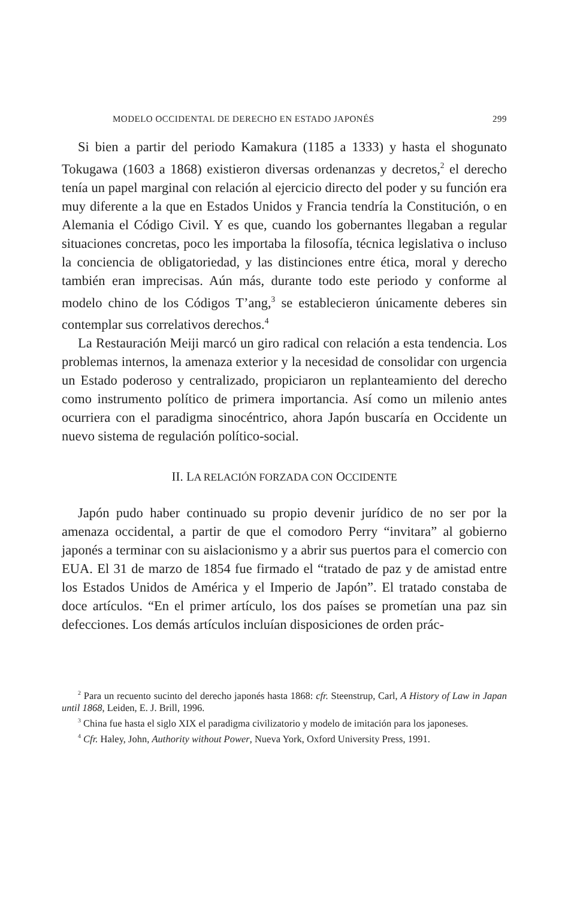MODELO OCCIDENTAL DE DERECHO EN ESTADO JAPONÉS 299
Si bien a partir del periodo Kamakura (1185 a 1333) y hasta el shogunato Tokugawa (1603 a 1868) existieron diversas ordenanzas y decretos,<sup>2</sup> el derecho tenía un papel marginal con relación al ejercicio directo del poder y su función era muy diferente a la que en Estados Unidos y Francia tendría la Constitución, o en Alemania el Código Civil. Y es que, cuando los gobernantes llegaban a regular situaciones concretas, poco les importaba la filosofía, técnica legislativa o incluso la conciencia de obligatoriedad, y las distinciones entre ética, moral y derecho también eran imprecisas. Aún más, durante todo este periodo y conforme al modelo chino de los Códigos T’ang,<sup>3</sup> se establecieron únicamente deberes sin contemplar sus correlativos derechos.<sup>4</sup>
La Restauración Meiji marcó un giro radical con relación a esta tendencia. Los problemas internos, la amenaza exterior y la necesidad de consolidar con urgencia un Estado poderoso y centralizado, propiciaron un replanteamiento del derecho como instrumento político de primera importancia. Así como un milenio antes ocurriera con el paradigma sinocéntrico, ahora Japón buscaría en Occidente un nuevo sistema de regulación político-social.
II. LA RELACIÓN FORZADA CON OCCIDENTE
Japón pudo haber continuado su propio devenir jurídico de no ser por la amenaza occidental, a partir de que el comodoro Perry “invitara” al gobierno japonés a terminar con su aislacionismo y a abrir sus puertos para el comercio con EUA. El 31 de marzo de 1854 fue firmado el “tratado de paz y de amistad entre los Estados Unidos de América y el Imperio de Japón”. El tratado constaba de doce artículos. “En el primer artículo, los dos países se prometían una paz sin defecciones. Los demás artículos incluían disposiciones de orden prác-
<sup>2</sup> Para un recuento sucinto del derecho japonés hasta 1868: cfr. Steenstrup, Carl, A History of Law in Japan until 1868, Leiden, E. J. Brill, 1996.
<sup>3</sup> China fue hasta el siglo XIX el paradigma civilizatorio y modelo de imitación para los japoneses.
<sup>4</sup> Cfr. Haley, John, Authority without Power, Nueva York, Oxford University Press, 1991.